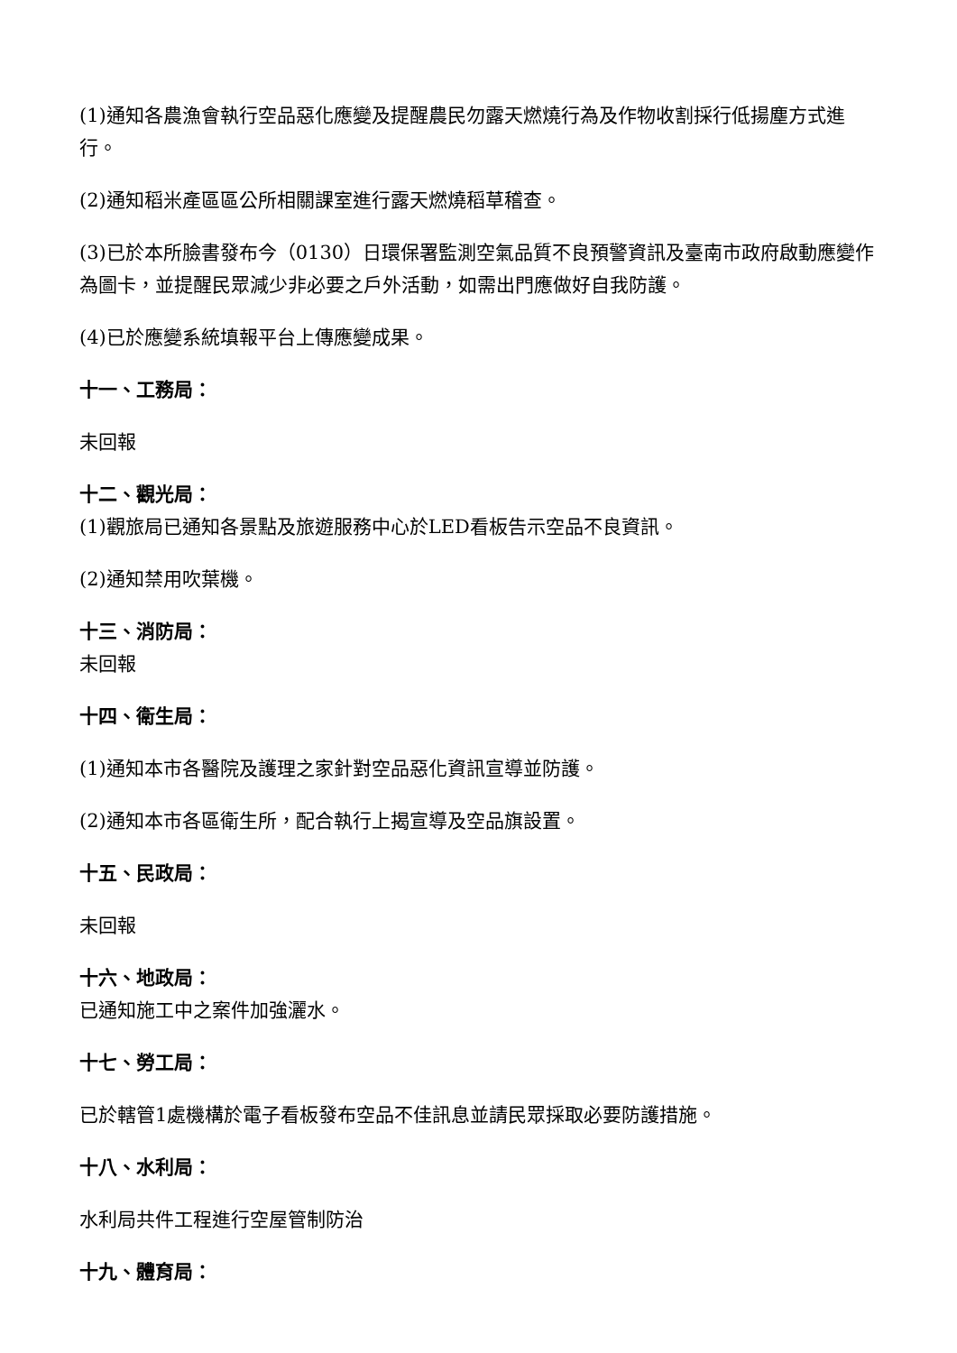(1)通知各農漁會執行空品惡化應變及提醒農民勿露天燃燒行為及作物收割採行低揚塵方式進行。
(2)通知稻米產區區公所相關課室進行露天燃燒稻草稽查。
(3)已於本所臉書發布今（0130）日環保署監測空氣品質不良預警資訊及臺南市政府啟動應變作為圖卡，並提醒民眾減少非必要之戶外活動，如需出門應做好自我防護。
(4)已於應變系統填報平台上傳應變成果。
十一、工務局：
未回報
十二、觀光局：
(1)觀旅局已通知各景點及旅遊服務中心於LED看板告示空品不良資訊。
(2)通知禁用吹葉機。
十三、消防局：
未回報
十四、衛生局：
(1)通知本市各醫院及護理之家針對空品惡化資訊宣導並防護。
(2)通知本市各區衛生所，配合執行上揭宣導及空品旗設置。
十五、民政局：
未回報
十六、地政局：
已通知施工中之案件加強灑水。
十七、勞工局：
已於轄管1處機構於電子看板發布空品不佳訊息並請民眾採取必要防護措施。
十八、水利局：
水利局共件工程進行空屋管制防治
十九、體育局：